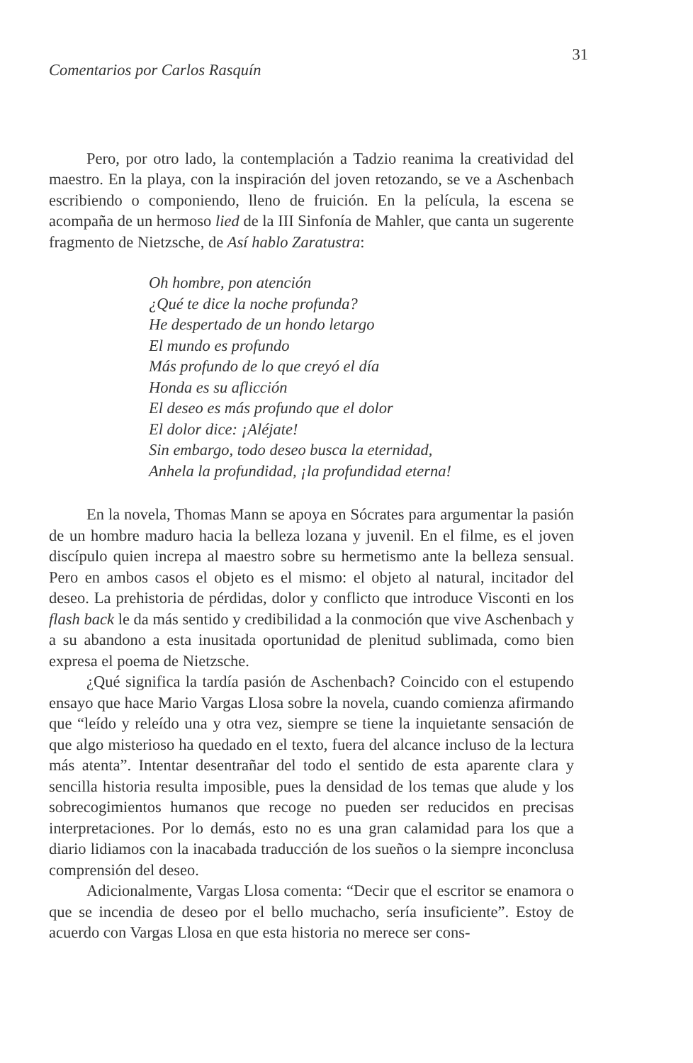Comentarios por Carlos Rasquín 31
Pero, por otro lado, la contemplación a Tadzio reanima la creatividad del maestro. En la playa, con la inspiración del joven retozando, se ve a Aschenbach escribiendo o componiendo, lleno de fruición. En la película, la escena se acompaña de un hermoso lied de la III Sinfonía de Mahler, que canta un sugerente fragmento de Nietzsche, de Así hablo Zaratustra:
Oh hombre, pon atención
¿Qué te dice la noche profunda?
He despertado de un hondo letargo
El mundo es profundo
Más profundo de lo que creyó el día
Honda es su aflicción
El deseo es más profundo que el dolor
El dolor dice: ¡Aléjate!
Sin embargo, todo deseo busca la eternidad,
Anhela la profundidad, ¡la profundidad eterna!
En la novela, Thomas Mann se apoya en Sócrates para argumentar la pasión de un hombre maduro hacia la belleza lozana y juvenil. En el filme, es el joven discípulo quien increpa al maestro sobre su hermetismo ante la belleza sensual. Pero en ambos casos el objeto es el mismo: el objeto al natural, incitador del deseo. La prehistoria de pérdidas, dolor y conflicto que introduce Visconti en los flash back le da más sentido y credibilidad a la conmoción que vive Aschenbach y a su abandono a esta inusitada oportunidad de plenitud sublimada, como bien expresa el poema de Nietzsche.
¿Qué significa la tardía pasión de Aschenbach? Coincido con el estupendo ensayo que hace Mario Vargas Llosa sobre la novela, cuando comienza afirmando que “leído y releído una y otra vez, siempre se tiene la inquietante sensación de que algo misterioso ha quedado en el texto, fuera del alcance incluso de la lectura más atenta”. Intentar desentrañar del todo el sentido de esta aparente clara y sencilla historia resulta imposible, pues la densidad de los temas que alude y los sobrecogimientos humanos que recoge no pueden ser reducidos en precisas interpretaciones. Por lo demás, esto no es una gran calamidad para los que a diario lidiamos con la inacabada traducción de los sueños o la siempre inconclusa comprensión del deseo.
Adicionalmente, Vargas Llosa comenta: “Decir que el escritor se enamora o que se incendia de deseo por el bello muchacho, sería insuficiente”. Estoy de acuerdo con Vargas Llosa en que esta historia no merece ser cons-